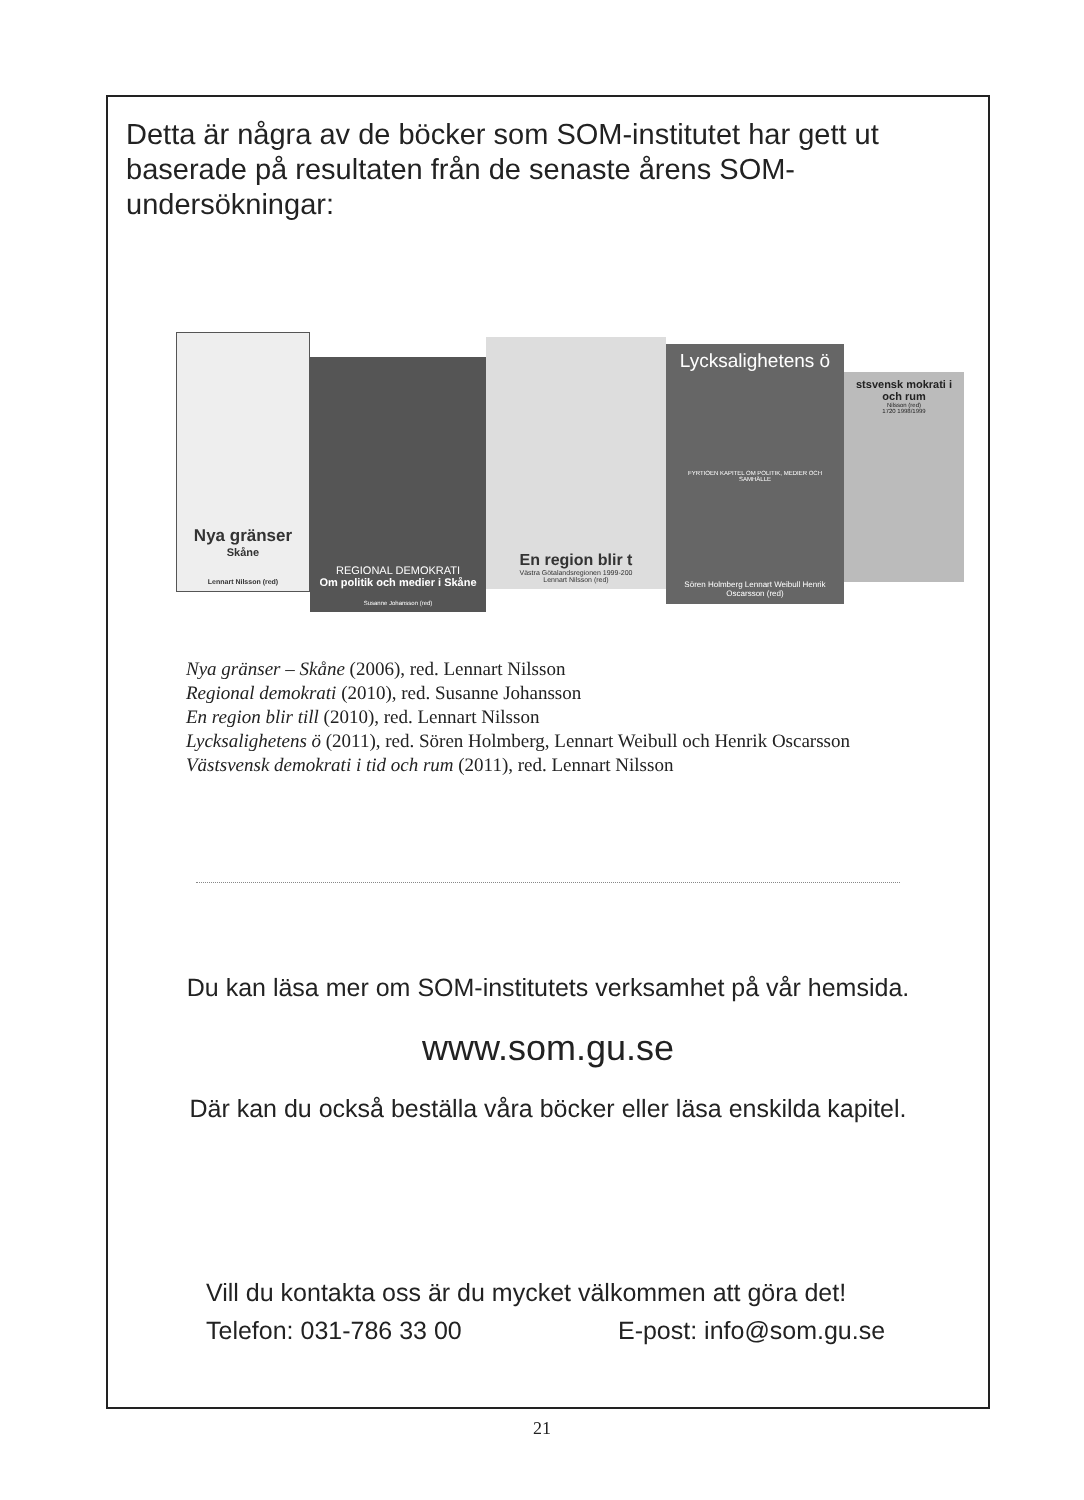Detta är några av de böcker som SOM-institutet har gett ut baserade på resultaten från de senaste årens SOM-undersökningar:
Nya gränser
Skåne
Lennart Nilsson (red)
REGIONAL DEMOKRATI
Om politik och medier i Skåne
Susanne Johansson (red)
En region blir t
Västra Götalandsregionen 1999-200
Lennart Nilsson (red)
Lycksalighetens ö
FYRTIOEN KAPITEL OM POLITIK, MEDIER OCH SAMHÄLLE
Sören Holmberg Lennart Weibull Henrik Oscarsson (red)
stsvensk mokrati i och rum
Nilsson (red)
1720 1998/1999
Nya gränser – Skåne (2006), red. Lennart Nilsson
Regional demokrati (2010), red. Susanne Johansson
En region blir till (2010), red. Lennart Nilsson
Lycksalighetens ö (2011), red. Sören Holmberg, Lennart Weibull och Henrik Oscarsson
Västsvensk demokrati i tid och rum (2011), red. Lennart Nilsson
Du kan läsa mer om SOM-institutets verksamhet på vår hemsida.
www.som.gu.se
Där kan du också beställa våra böcker eller läsa enskilda kapitel.
Vill du kontakta oss är du mycket välkommen att göra det!
Telefon: 031-786 33 00 E-post: info@som.gu.se
21